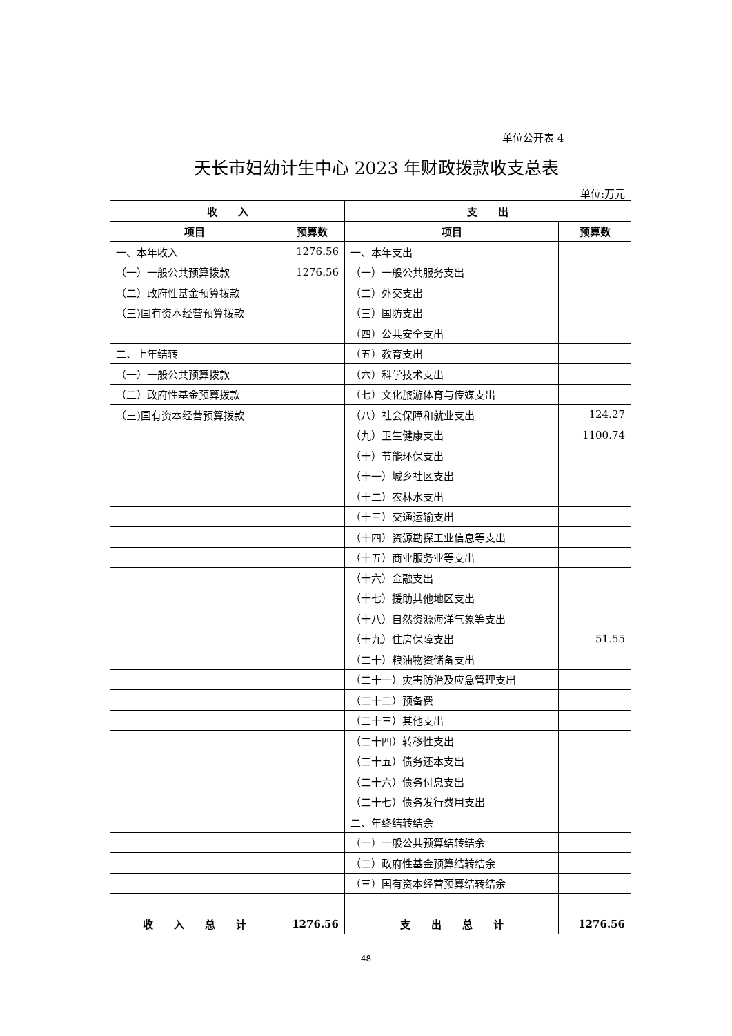单位公开表 4
天长市妇幼计生中心 2023 年财政拨款收支总表
单位:万元
| 收 入 | | 支 出 | |
| --- | --- | --- | --- |
| 项目 | 预算数 | 项目 | 预算数 |
| 一、本年收入 | 1276.56 | 一、本年支出 | |
| （一）一般公共预算拨款 | 1276.56 | （一）一般公共服务支出 | |
| （二）政府性基金预算拨款 | | （二）外交支出 | |
| （三)国有资本经营预算拨款 | | （三）国防支出 | |
| | | （四）公共安全支出 | |
| 二、上年结转 | | （五）教育支出 | |
| （一）一般公共预算拨款 | | （六）科学技术支出 | |
| （二）政府性基金预算拨款 | | （七）文化旅游体育与传媒支出 | |
| （三)国有资本经营预算拨款 | | （八）社会保障和就业支出 | 124.27 |
| | | （九）卫生健康支出 | 1100.74 |
| | | （十）节能环保支出 | |
| | | （十一）城乡社区支出 | |
| | | （十二）农林水支出 | |
| | | （十三）交通运输支出 | |
| | | （十四）资源勘探工业信息等支出 | |
| | | （十五）商业服务业等支出 | |
| | | （十六）金融支出 | |
| | | （十七）援助其他地区支出 | |
| | | （十八）自然资源海洋气象等支出 | |
| | | （十九）住房保障支出 | 51.55 |
| | | （二十）粮油物资储备支出 | |
| | | （二十一）灾害防治及应急管理支出 | |
| | | （二十二）预备费 | |
| | | （二十三）其他支出 | |
| | | （二十四）转移性支出 | |
| | | （二十五）债务还本支出 | |
| | | （二十六）债务付息支出 | |
| | | （二十七）债务发行费用支出 | |
| | | 二、年终结转结余 | |
| | | （一）一般公共预算结转结余 | |
| | | （二）政府性基金预算结转结余 | |
| | | （三）国有资本经营预算结转结余 | |
| 收 入 总 计 | 1276.56 | 支 出 总 计 | 1276.56 |
48